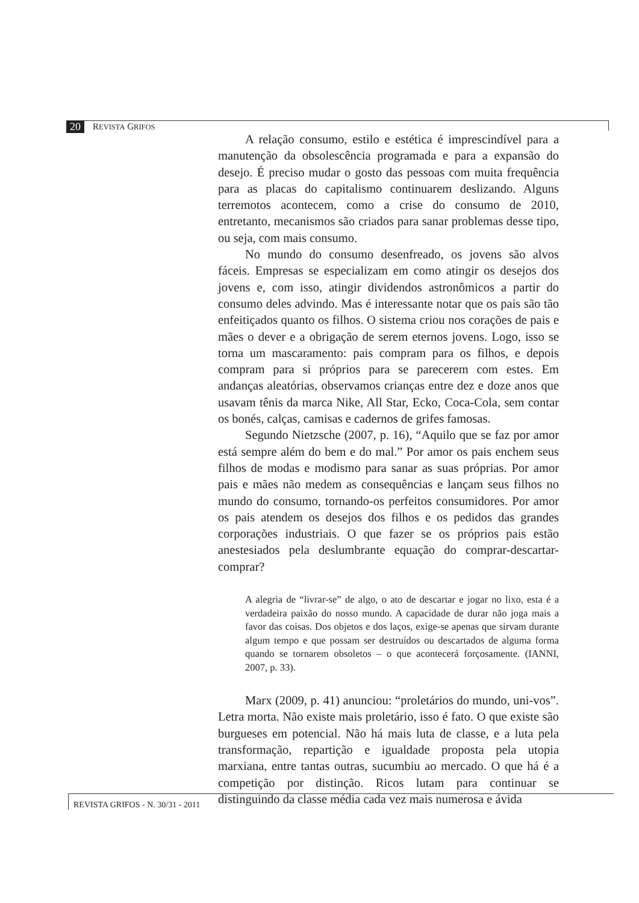20 REVISTA GRIFOS
A relação consumo, estilo e estética é imprescindível para a manutenção da obsolescência programada e para a expansão do desejo. É preciso mudar o gosto das pessoas com muita frequência para as placas do capitalismo continuarem deslizando. Alguns terremotos acontecem, como a crise do consumo de 2010, entretanto, mecanismos são criados para sanar problemas desse tipo, ou seja, com mais consumo.
No mundo do consumo desenfreado, os jovens são alvos fáceis. Empresas se especializam em como atingir os desejos dos jovens e, com isso, atingir dividendos astronômicos a partir do consumo deles advindo. Mas é interessante notar que os pais são tão enfeitiçados quanto os filhos. O sistema criou nos corações de pais e mães o dever e a obrigação de serem eternos jovens. Logo, isso se torna um mascaramento: pais compram para os filhos, e depois compram para si próprios para se parecerem com estes. Em andanças aleatórias, observamos crianças entre dez e doze anos que usavam tênis da marca Nike, All Star, Ecko, Coca-Cola, sem contar os bonés, calças, camisas e cadernos de grifes famosas.
Segundo Nietzsche (2007, p. 16), “Aquilo que se faz por amor está sempre além do bem e do mal.” Por amor os pais enchem seus filhos de modas e modismo para sanar as suas próprias. Por amor pais e mães não medem as consequências e lançam seus filhos no mundo do consumo, tornando-os perfeitos consumidores. Por amor os pais atendem os desejos dos filhos e os pedidos das grandes corporações industriais. O que fazer se os próprios pais estão anestesiados pela deslumbrante equação do comprar-descartar-comprar?
A alegria de “livrar-se” de algo, o ato de descartar e jogar no lixo, esta é a verdadeira paixão do nosso mundo. A capacidade de durar não joga mais a favor das coisas. Dos objetos e dos laços, exige-se apenas que sirvam durante algum tempo e que possam ser destruídos ou descartados de alguma forma quando se tornarem obsoletos – o que acontecerá forçosamente. (IANNI, 2007, p. 33).
Marx (2009, p. 41) anunciou: “proletários do mundo, uni-vos”. Letra morta. Não existe mais proletário, isso é fato. O que existe são burgueses em potencial. Não há mais luta de classe, e a luta pela transformação, repartição e igualdade proposta pela utopia marxiana, entre tantas outras, sucumbiu ao mercado. O que há é a competição por distinção. Ricos lutam para continuar se distinguindo da classe média cada vez mais numerosa e ávida
REVISTA GRIFOS - N. 30/31 - 2011